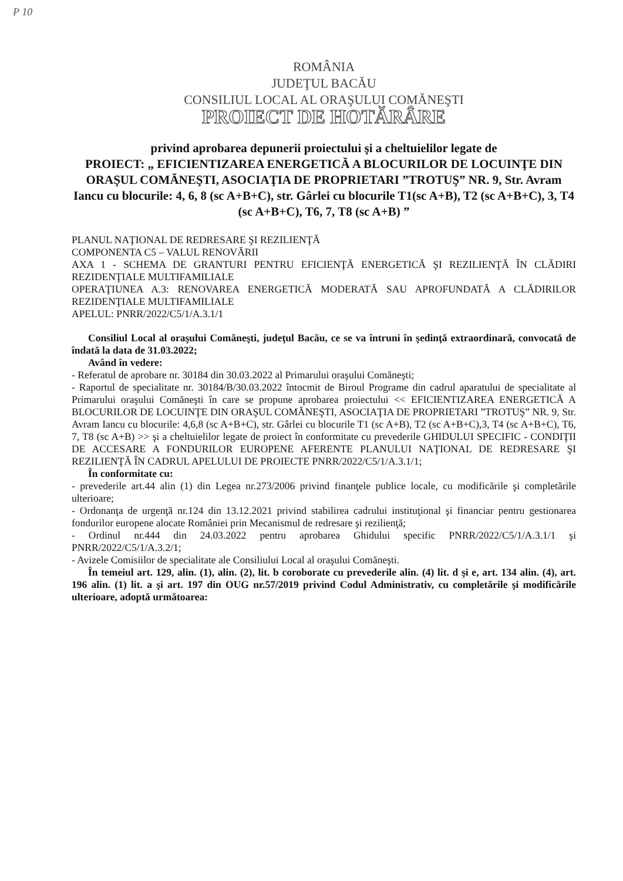P 10
ROMÂNIA
JUDEŢUL BACĂU
CONSILIUL LOCAL AL ORAŞULUI COMĂNEŞTI
PROIECT DE HOTĂRÂRE
privind aprobarea depunerii proiectului şi a cheltuielilor legate de
PROIECT: „ EFICIENTIZAREA ENERGETICĂ A BLOCURILOR DE LOCUINŢE DIN ORAŞUL COMĂNEŞTI, ASOCIAŢIA DE PROPRIETARI ”TROTUŞ” NR. 9, Str. Avram Iancu cu blocurile: 4, 6, 8 (sc A+B+C), str. Gârlei cu blocurile T1(sc A+B), T2 (sc A+B+C), 3, T4 (sc A+B+C), T6, 7, T8 (sc A+B) ”
PLANUL NAŢIONAL DE REDRESARE ŞI REZILIENŢĂ
COMPONENTA C5 – VALUL RENOVĂRII
AXA 1 - SCHEMA DE GRANTURI PENTRU EFICIENŢĂ ENERGETICĂ ŞI REZILIENŢĂ ÎN CLĂDIRI REZIDENŢIALE MULTIFAMILIALE
OPERAŢIUNEA A.3: RENOVAREA ENERGETICĂ MODERATĂ SAU APROFUNDATĂ A CLĂDIRILOR REZIDENŢIALE MULTIFAMILIALE
APELUL: PNRR/2022/C5/1/A.3.1/1
Consiliul Local al oraşului Comăneşti, judeţul Bacău, ce se va întruni în şedinţă extraordinară, convocată de îndată la data de 31.03.2022;
Având în vedere:
- Referatul de aprobare nr. 30184 din 30.03.2022 al Primarului oraşului Comăneşti;
- Raportul de specialitate nr. 30184/B/30.03.2022 întocmit de Biroul Programe din cadrul aparatului de specialitate al Primarului oraşului Comăneşti în care se propune aprobarea proiectului << EFICIENTIZAREA ENERGETICĂ A BLOCURILOR DE LOCUINŢE DIN ORAŞUL COMĂNEŞTI, ASOCIAŢIA DE PROPRIETARI ”TROTUŞ” NR. 9, Str. Avram Iancu cu blocurile: 4,6,8 (sc A+B+C), str. Gârlei cu blocurile T1 (sc A+B), T2 (sc A+B+C),3, T4 (sc A+B+C), T6, 7, T8 (sc A+B) >> şi a cheltuielilor legate de proiect în conformitate cu prevederile GHIDULUI SPECIFIC - CONDIŢII DE ACCESARE A FONDURILOR EUROPENE AFERENTE PLANULUI NAŢIONAL DE REDRESARE ŞI REZILIENŢĂ ÎN CADRUL APELULUI DE PROIECTE PNRR/2022/C5/1/A.3.1/1;
În conformitate cu:
- prevederile art.44 alin (1) din Legea nr.273/2006 privind finanţele publice locale, cu modificările şi completările ulterioare;
- Ordonanţa de urgenţă nr.124 din 13.12.2021 privind stabilirea cadrului instituţional şi financiar pentru gestionarea fondurilor europene alocate României prin Mecanismul de redresare şi rezilienţă;
- Ordinul nr.444 din 24.03.2022 pentru aprobarea Ghidului specific PNRR/2022/C5/1/A.3.1/1 şi PNRR/2022/C5/1/A.3.2/1;
- Avizele Comisiilor de specialitate ale Consiliului Local al oraşului Comăneşti.
În temeiul art. 129, alin. (1), alin. (2), lit. b coroborate cu prevederile alin. (4) lit. d şi e, art. 134 alin. (4), art. 196 alin. (1) lit. a şi art. 197 din OUG nr.57/2019 privind Codul Administrativ, cu completările şi modificările ulterioare, adoptă următoarea: